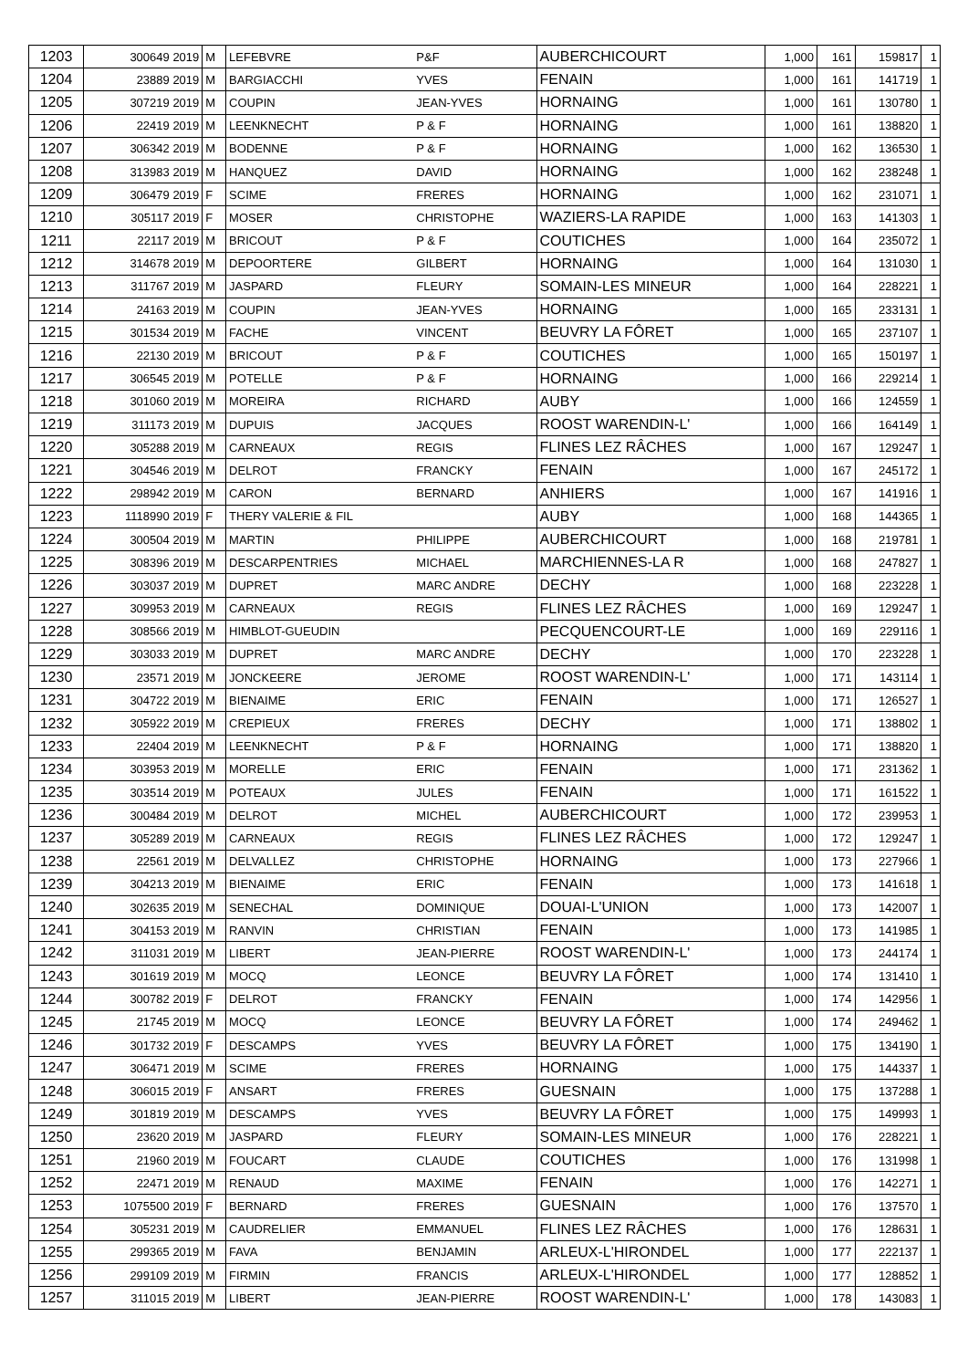| 1203 | 300649 2019 | M | LEFEBVRE | P&F | AUBERCHICOURT | 1,000 | 161 | 159817 | 1 |
| 1204 | 23889 2019 | M | BARGIACCHI | YVES | FENAIN | 1,000 | 161 | 141719 | 1 |
| 1205 | 307219 2019 | M | COUPIN | JEAN-YVES | HORNAING | 1,000 | 161 | 130780 | 1 |
| 1206 | 22419 2019 | M | LEENKNECHT | P & F | HORNAING | 1,000 | 161 | 138820 | 1 |
| 1207 | 306342 2019 | M | BODENNE | P & F | HORNAING | 1,000 | 162 | 136530 | 1 |
| 1208 | 313983 2019 | M | HANQUEZ | DAVID | HORNAING | 1,000 | 162 | 238248 | 1 |
| 1209 | 306479 2019 | F | SCIME | FRERES | HORNAING | 1,000 | 162 | 231071 | 1 |
| 1210 | 305117 2019 | F | MOSER | CHRISTOPHE | WAZIERS-LA RAPIDE | 1,000 | 163 | 141303 | 1 |
| 1211 | 22117 2019 | M | BRICOUT | P & F | COUTICHES | 1,000 | 164 | 235072 | 1 |
| 1212 | 314678 2019 | M | DEPOORTERE | GILBERT | HORNAING | 1,000 | 164 | 131030 | 1 |
| 1213 | 311767 2019 | M | JASPARD | FLEURY | SOMAIN-LES MINEUR | 1,000 | 164 | 228221 | 1 |
| 1214 | 24163 2019 | M | COUPIN | JEAN-YVES | HORNAING | 1,000 | 165 | 233131 | 1 |
| 1215 | 301534 2019 | M | FACHE | VINCENT | BEUVRY LA FÔRET | 1,000 | 165 | 237107 | 1 |
| 1216 | 22130 2019 | M | BRICOUT | P & F | COUTICHES | 1,000 | 165 | 150197 | 1 |
| 1217 | 306545 2019 | M | POTELLE | P & F | HORNAING | 1,000 | 166 | 229214 | 1 |
| 1218 | 301060 2019 | M | MOREIRA | RICHARD | AUBY | 1,000 | 166 | 124559 | 1 |
| 1219 | 311173 2019 | M | DUPUIS | JACQUES | ROOST WARENDIN-L' | 1,000 | 166 | 164149 | 1 |
| 1220 | 305288 2019 | M | CARNEAUX | REGIS | FLINES LEZ RÂCHES | 1,000 | 167 | 129247 | 1 |
| 1221 | 304546 2019 | M | DELROT | FRANCKY | FENAIN | 1,000 | 167 | 245172 | 1 |
| 1222 | 298942 2019 | M | CARON | BERNARD | ANHIERS | 1,000 | 167 | 141916 | 1 |
| 1223 | 1118990 2019 | F | THERY VALERIE & FIL | | AUBY | 1,000 | 168 | 144365 | 1 |
| 1224 | 300504 2019 | M | MARTIN | PHILIPPE | AUBERCHICOURT | 1,000 | 168 | 219781 | 1 |
| 1225 | 308396 2019 | M | DESCARPENTRIES | MICHAEL | MARCHIENNES-LA R | 1,000 | 168 | 247827 | 1 |
| 1226 | 303037 2019 | M | DUPRET | MARC ANDRE | DECHY | 1,000 | 168 | 223228 | 1 |
| 1227 | 309953 2019 | M | CARNEAUX | REGIS | FLINES LEZ RÂCHES | 1,000 | 169 | 129247 | 1 |
| 1228 | 308566 2019 | M | HIMBLOT-GUEUDIN | | PECQUENCOURT-LE | 1,000 | 169 | 229116 | 1 |
| 1229 | 303033 2019 | M | DUPRET | MARC ANDRE | DECHY | 1,000 | 170 | 223228 | 1 |
| 1230 | 23571 2019 | M | JONCKEERE | JEROME | ROOST WARENDIN-L' | 1,000 | 171 | 143114 | 1 |
| 1231 | 304722 2019 | M | BIENAIME | ERIC | FENAIN | 1,000 | 171 | 126527 | 1 |
| 1232 | 305922 2019 | M | CREPIEUX | FRERES | DECHY | 1,000 | 171 | 138802 | 1 |
| 1233 | 22404 2019 | M | LEENKNECHT | P & F | HORNAING | 1,000 | 171 | 138820 | 1 |
| 1234 | 303953 2019 | M | MORELLE | ERIC | FENAIN | 1,000 | 171 | 231362 | 1 |
| 1235 | 303514 2019 | M | POTEAUX | JULES | FENAIN | 1,000 | 171 | 161522 | 1 |
| 1236 | 300484 2019 | M | DELROT | MICHEL | AUBERCHICOURT | 1,000 | 172 | 239953 | 1 |
| 1237 | 305289 2019 | M | CARNEAUX | REGIS | FLINES LEZ RÂCHES | 1,000 | 172 | 129247 | 1 |
| 1238 | 22561 2019 | M | DELVALLEZ | CHRISTOPHE | HORNAING | 1,000 | 173 | 227966 | 1 |
| 1239 | 304213 2019 | M | BIENAIME | ERIC | FENAIN | 1,000 | 173 | 141618 | 1 |
| 1240 | 302635 2019 | M | SENECHAL | DOMINIQUE | DOUAI-L'UNION | 1,000 | 173 | 142007 | 1 |
| 1241 | 304153 2019 | M | RANVIN | CHRISTIAN | FENAIN | 1,000 | 173 | 141985 | 1 |
| 1242 | 311031 2019 | M | LIBERT | JEAN-PIERRE | ROOST WARENDIN-L' | 1,000 | 173 | 244174 | 1 |
| 1243 | 301619 2019 | M | MOCQ | LEONCE | BEUVRY LA FÔRET | 1,000 | 174 | 131410 | 1 |
| 1244 | 300782 2019 | F | DELROT | FRANCKY | FENAIN | 1,000 | 174 | 142956 | 1 |
| 1245 | 21745 2019 | M | MOCQ | LEONCE | BEUVRY LA FÔRET | 1,000 | 174 | 249462 | 1 |
| 1246 | 301732 2019 | F | DESCAMPS | YVES | BEUVRY LA FÔRET | 1,000 | 175 | 134190 | 1 |
| 1247 | 306471 2019 | M | SCIME | FRERES | HORNAING | 1,000 | 175 | 144337 | 1 |
| 1248 | 306015 2019 | F | ANSART | FRERES | GUESNAIN | 1,000 | 175 | 137288 | 1 |
| 1249 | 301819 2019 | M | DESCAMPS | YVES | BEUVRY LA FÔRET | 1,000 | 175 | 149993 | 1 |
| 1250 | 23620 2019 | M | JASPARD | FLEURY | SOMAIN-LES MINEUR | 1,000 | 176 | 228221 | 1 |
| 1251 | 21960 2019 | M | FOUCART | CLAUDE | COUTICHES | 1,000 | 176 | 131998 | 1 |
| 1252 | 22471 2019 | M | RENAUD | MAXIME | FENAIN | 1,000 | 176 | 142271 | 1 |
| 1253 | 1075500 2019 | F | BERNARD | FRERES | GUESNAIN | 1,000 | 176 | 137570 | 1 |
| 1254 | 305231 2019 | M | CAUDRELIER | EMMANUEL | FLINES LEZ RÂCHES | 1,000 | 176 | 128631 | 1 |
| 1255 | 299365 2019 | M | FAVA | BENJAMIN | ARLEUX-L'HIRONDEL | 1,000 | 177 | 222137 | 1 |
| 1256 | 299109 2019 | M | FIRMIN | FRANCIS | ARLEUX-L'HIRONDEL | 1,000 | 177 | 128852 | 1 |
| 1257 | 311015 2019 | M | LIBERT | JEAN-PIERRE | ROOST WARENDIN-L' | 1,000 | 178 | 143083 | 1 |